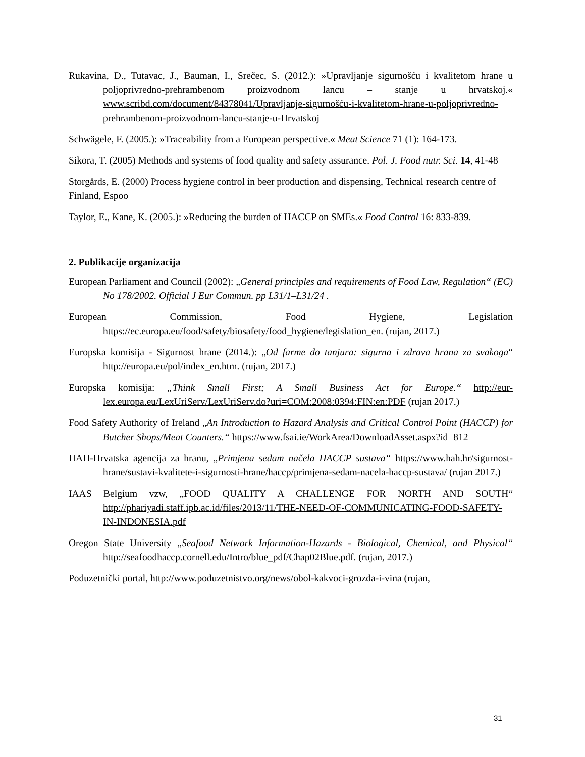Rukavina, D., Tutavac, J., Bauman, I., Srečec, S. (2012.): »Upravljanje sigurnošću i kvalitetom hrane u poljoprivredno-prehrambenom proizvodnom lancu – stanje u hrvatskoj.« www.scribd.com/document/84378041/Upravljanje-sigurnošću-i-kvalitetom-hrane-u-poljoprivredno-prehrambenom-proizvodnom-lancu-stanje-u-Hrvatskoj
Schwägele, F. (2005.): »Traceability from a European perspective.« Meat Science 71 (1): 164-173.
Sikora, T. (2005) Methods and systems of food quality and safety assurance. Pol. J. Food nutr. Sci. 14, 41-48
Storgårds, E. (2000) Process hygiene control in beer production and dispensing, Technical research centre of Finland, Espoo
Taylor, E., Kane, K. (2005.): »Reducing the burden of HACCP on SMEs.« Food Control 16: 833-839.
2. Publikacije organizacija
European Parliament and Council (2002): „General principles and requirements of Food Law, Regulation“ (EC) No 178/2002. Official J Eur Commun. pp L31/1–L31/24 .
European Commission, Food Hygiene, Legislation https://ec.europa.eu/food/safety/biosafety/food_hygiene/legislation_en. (rujan, 2017.)
Europska komisija - Sigurnost hrane (2014.): „Od farme do tanjura: sigurna i zdrava hrana za svakoga“ http://europa.eu/pol/index_en.htm. (rujan, 2017.)
Europska komisija: „Think Small First; A Small Business Act for Europe.“ http://eur-lex.europa.eu/LexUriServ/LexUriServ.do?uri=COM:2008:0394:FIN:en:PDF (rujan 2017.)
Food Safety Authority of Ireland „An Introduction to Hazard Analysis and Critical Control Point (HACCP) for Butcher Shops/Meat Counters.“ https://www.fsai.ie/WorkArea/DownloadAsset.aspx?id=812
HAH-Hrvatska agencija za hranu, „Primjena sedam načela HACCP sustava“ https://www.hah.hr/sigurnost-hrane/sustavi-kvalitete-i-sigurnosti-hrane/haccp/primjena-sedam-nacela-haccp-sustava/ (rujan 2017.)
IAAS Belgium vzw, „FOOD QUALITY A CHALLENGE FOR NORTH AND SOUTH“ http://phariyadi.staff.ipb.ac.id/files/2013/11/THE-NEED-OF-COMMUNICATING-FOOD-SAFETY-IN-INDONESIA.pdf
Oregon State University „Seafood Network Information-Hazards - Biological, Chemical, and Physical“ http://seafoodhaccp.cornell.edu/Intro/blue_pdf/Chap02Blue.pdf. (rujan, 2017.)
Poduzetnički portal, http://www.poduzetnistvo.org/news/obol-kakvoci-grozda-i-vina (rujan,
31